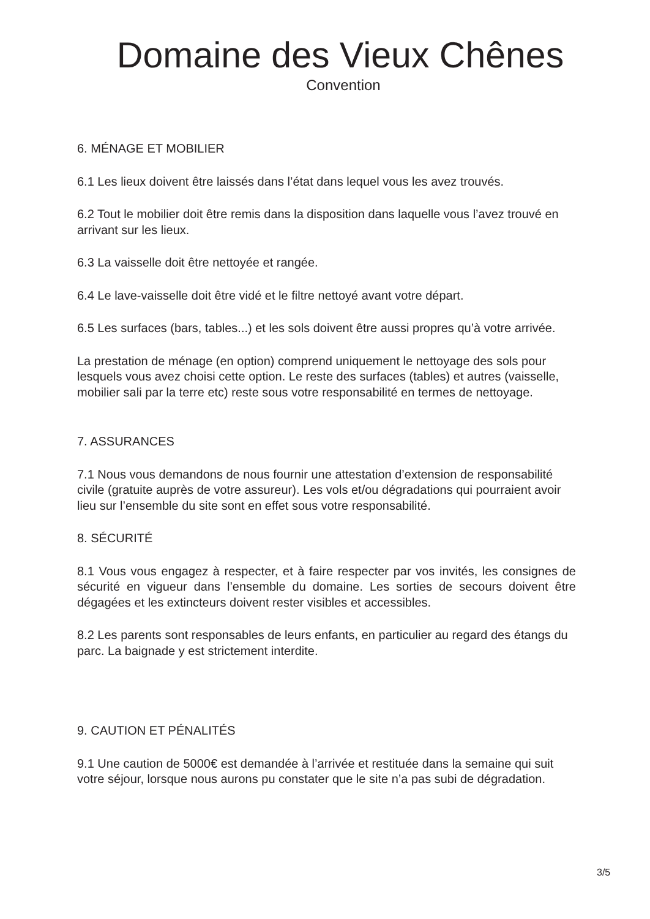Domaine des Vieux Chênes
Convention
6. MÉNAGE ET MOBILIER
6.1 Les lieux doivent être laissés dans l’état dans lequel vous les avez trouvés.
6.2 Tout le mobilier doit être remis dans la disposition dans laquelle vous l’avez trouvé en arrivant sur les lieux.
6.3 La vaisselle doit être nettoyée et rangée.
6.4 Le lave-vaisselle doit être vidé et le filtre nettoyé avant votre départ.
6.5 Les surfaces (bars, tables...) et les sols doivent être aussi propres qu’à votre arrivée.
La prestation de ménage (en option) comprend uniquement le nettoyage des sols pour lesquels vous avez choisi cette option. Le reste des surfaces (tables) et autres (vaisselle, mobilier sali par la terre etc) reste sous votre responsabilité en termes de nettoyage.
7. ASSURANCES
7.1 Nous vous demandons de nous fournir une attestation d’extension de responsabilité civile (gratuite auprès de votre assureur). Les vols et/ou dégradations qui pourraient avoir lieu sur l’ensemble du site sont en effet sous votre responsabilité.
8. SÉCURITÉ
8.1 Vous vous engagez à respecter, et à faire respecter par vos invités, les consignes de sécurité en vigueur dans l’ensemble du domaine. Les sorties de secours doivent être dégagées et les extincteurs doivent rester visibles et accessibles.
8.2 Les parents sont responsables de leurs enfants, en particulier au regard des étangs du parc. La baignade y est strictement interdite.
9. CAUTION ET PÉNALITÉS
9.1 Une caution de 5000€ est demandée à l’arrivée et restituée dans la semaine qui suit votre séjour, lorsque nous aurons pu constater que le site n’a pas subi de dégradation.
3/5